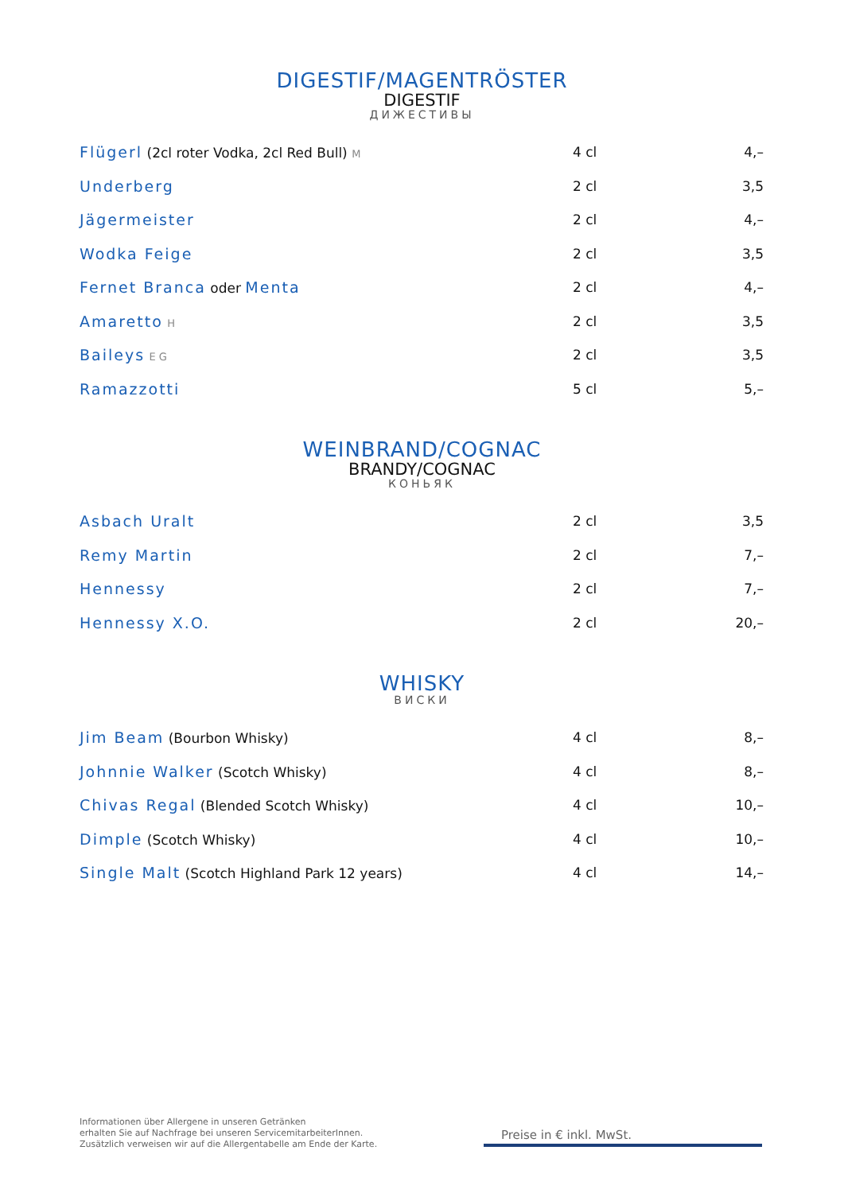DIGESTIF/MAGENTRÖSTER
DIGESTIF
ДИЖЕСТИВЫ
| Flügerl (2cl roter Vodka, 2cl Red Bull) M | 4 cl | 4,– |
| Underberg | 2 cl | 3,5 |
| Jägermeister | 2 cl | 4,– |
| Wodka Feige | 2 cl | 3,5 |
| Fernet Branca oder Menta | 2 cl | 4,– |
| Amaretto H | 2 cl | 3,5 |
| Baileys E G | 2 cl | 3,5 |
| Ramazzotti | 5 cl | 5,– |
WEINBRAND/COGNAC
BRANDY/COGNAC
КОНЬЯК
| Asbach Uralt | 2 cl | 3,5 |
| Remy Martin | 2 cl | 7,– |
| Hennessy | 2 cl | 7,– |
| Hennessy X.O. | 2 cl | 20,– |
WHISKY
ВИСКИ
| Jim Beam (Bourbon Whisky) | 4 cl | 8,– |
| Johnnie Walker (Scotch Whisky) | 4 cl | 8,– |
| Chivas Regal (Blended Scotch Whisky) | 4 cl | 10,– |
| Dimple (Scotch Whisky) | 4 cl | 10,– |
| Single Malt (Scotch Highland Park 12 years) | 4 cl | 14,– |
Informationen über Allergene in unseren Getränken
erhalten Sie auf Nachfrage bei unseren ServicemitarbeiterInnen.
Zusätzlich verweisen wir auf die Allergentabelle am Ende der Karte.
Preise in € inkl. MwSt.